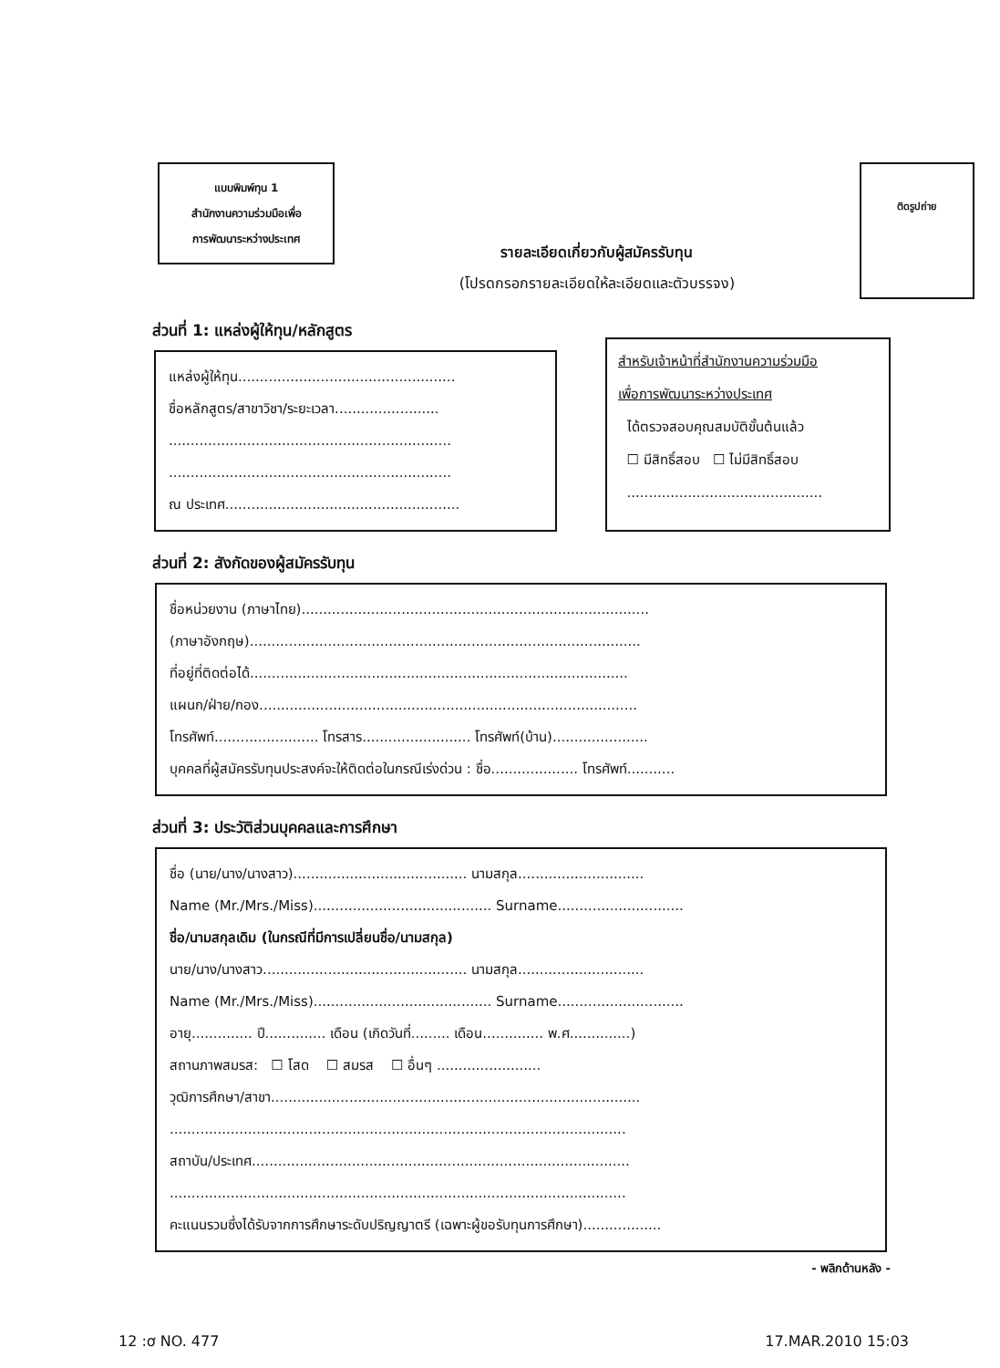แบบพิมพ์ทุน 1
สำนักงานความร่วมมือเพื่อ
การพัฒนาระหว่างประเทศ
รายละเอียดเกี่ยวกับผู้สมัครรับทุน
(โปรดกรอกรายละเอียดให้ละเอียดและตัวบรรจง)
ติดรูปถ่าย
ส่วนที่ 1: แหล่งผู้ให้ทุน/หลักสูตร
แหล่งผู้ให้ทุน..................................................
ชื่อหลักสูตร/สาขาวิชา/ระยะเวลา........................
.................................................................
.................................................................
ณ ประเทศ......................................................
สำหรับเจ้าหน้าที่สำนักงานความร่วมมือ
เพื่อการพัฒนาระหว่างประเทศ
ได้ตรวจสอบคุณสมบัติขั้นต้นแล้ว
☐ มีสิทธิ์สอบ ☐ ไม่มีสิทธิ์สอบ
.............................................
ส่วนที่ 2: สังกัดของผู้สมัครรับทุน
ชื่อหน่วยงาน (ภาษาไทย)................................................................................
(ภาษาอังกฤษ)..........................................................................................
ที่อยู่ที่ติดต่อได้.......................................................................................
แผนก/ฝ่าย/กอง.......................................................................................
โทรศัพท์........................ โทรสาร......................... โทรศัพท์(บ้าน)......................
บุคคลที่ผู้สมัครรับทุนประสงค์จะให้ติดต่อในกรณีเร่งด่วน : ชื่อ.................... โทรศัพท์...........
ส่วนที่ 3: ประวัติส่วนบุคคลและการศึกษา
ชื่อ (นาย/นาง/นางสาว)........................................ นามสกุล.............................
Name (Mr./Mrs./Miss)......................................... Surname.............................
ชื่อ/นามสกุลเดิม (ในกรณีที่มีการเปลี่ยนชื่อ/นามสกุล)
นาย/นาง/นางสาว............................................... นามสกุล.............................
Name (Mr./Mrs./Miss)......................................... Surname.............................
อายุ.............. ปี.............. เดือน (เกิดวันที่......... เดือน.............. พ.ศ..............)
สถานภาพสมรส: ☐ โสด ☐ สมรส ☐ อื่นๆ ........................
วุฒิการศึกษา/สาขา.....................................................................................
.........................................................................................................
สถาบัน/ประเทศ.......................................................................................
.........................................................................................................
คะแนนรวมซึ่งได้รับจากการศึกษาระดับปริญญาตรี (เฉพาะผู้ขอรับทุนการศึกษา)..................
- พลิกด้านหลัง -
12 :ơ NO. 477 17.MAR.2010 15:03